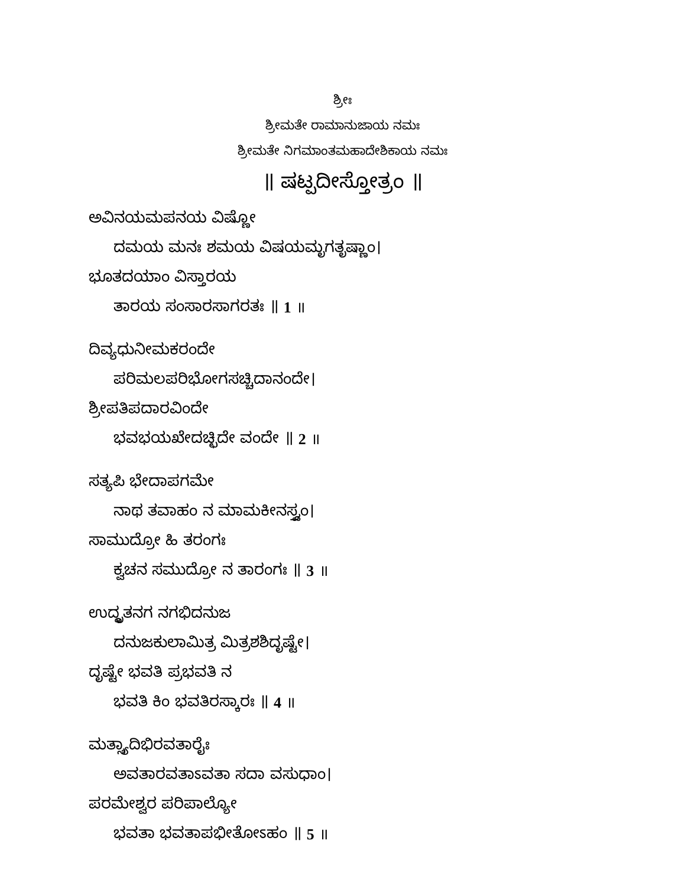ಶ್ರೀಃ
ಶ್ರೀಮತೇ ರಾಮಾನುಜಾಯ ನಮಃ
ಶ್ರೀಮತೇ ನಿಗಮಾಂತಮಹಾದೇಶಿಕಾಯ ನಮಃ
॥ ಷಟ್ಪದೀಸ್ತೋತ್ರಂ ॥
ಅವಿನಯಮಪನಯ ವಿಷ್ಣೋ
ದಮಯ ಮನಃ ಶಮಯ ವಿಷಯಮೃಗತೃಷ್ಣಾಂ।
ಭೂತದಯಾಂ ವಿಸ್ತಾರಯ
ತಾರಯ ಸಂಸಾರಸಾಗರತಃ ॥ 1 ॥
ದಿವ್ಯಧುನೀಮಕರಂದೇ
ಪರಿಮಲಪರಿಭೋಗಸಚ್ಚಿದಾನಂದೇ।
ಶ್ರೀಪತಿಪದಾರವಿಂದೇ
ಭವಭಯಖೇದಚ್ಛಿದೇ ವಂದೇ ॥ 2 ॥
ಸತ್ಯಪಿ ಭೇದಾಪಗಮೇ
ನಾಥ ತವಾಹಂ ನ ಮಾಮಕೀನಸ್ತ್ವಂ।
ಸಾಮುದ್ರೋ ಹಿ ತರಂಗಃ
ಕ್ವಚನ ಸಮುದ್ರೋ ನ ತಾರಂಗಃ ॥ 3 ॥
ಉದ್ಧೃತನಗ ನಗಭಿದನುಜ
ದನುಜಕುಲಾಮಿತ್ರ ಮಿತ್ರಶಶಿದೃಷ್ಟೇ।
ದೃಷ್ಟೇ ಭವತಿ ಪ್ರಭವತಿ ನ
ಭವತಿ ಕಿಂ ಭವತಿರಸ್ಕಾರಃ ॥ 4 ॥
ಮತ್ಸ್ಯಾದಿಭಿರವತಾರೈಃ
ಅವತಾರವತಾಽವತಾ ಸದಾ ವಸುಧಾಂ।
ಪರಮೇಶ್ವರ ಪರಿಪಾಲ್ಯೋ
ಭವತಾ ಭವತಾಪಭೀತೋಽಹಂ ॥ 5 ॥